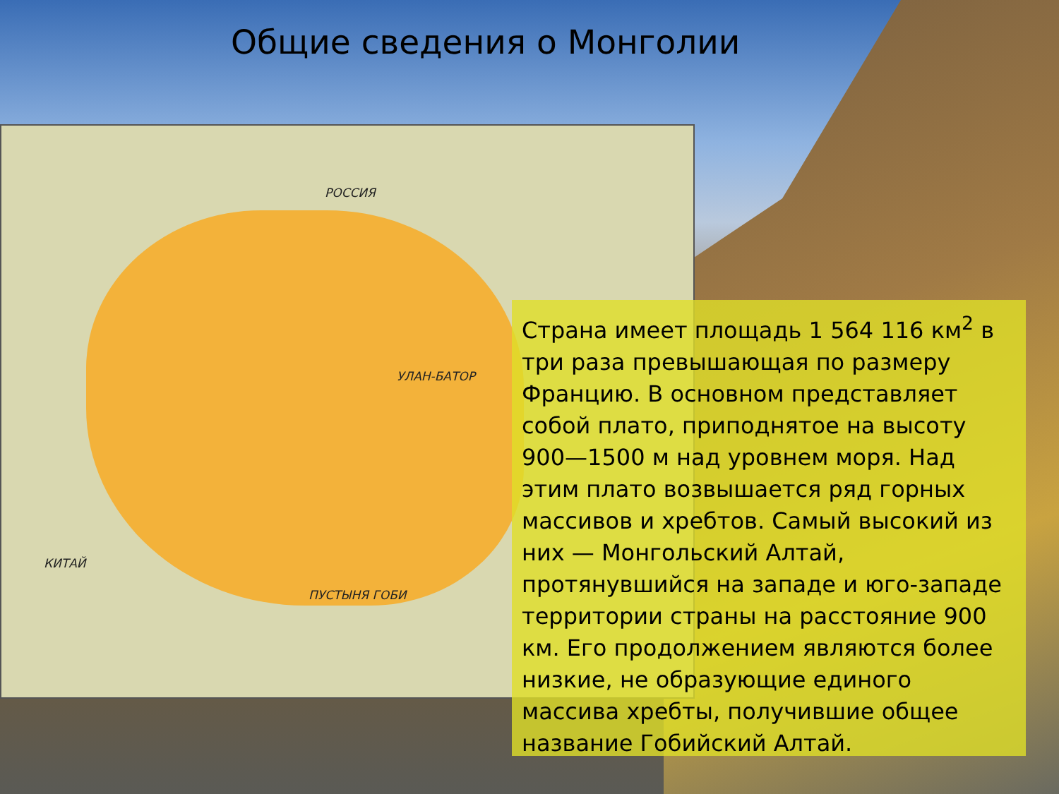Общие сведения о Монголии
РОССИЯ
УЛАН-БАТОР
КИТАЙ
ПУСТЫНЯ ГОБИ
Страна имеет площадь 1 564 116 км<sup>2</sup> в три раза превышающая по размеру Францию. В основном представляет собой плато, приподнятое на высоту 900—1500 м над уровнем моря. Над этим плато возвышается ряд горных массивов и хребтов. Самый высокий из них — Монгольский Алтай, протянувшийся на западе и юго-западе территории страны на расстояние 900 км. Его продолжением являются более низкие, не образующие единого массива хребты, получившие общее название Гобийский Алтай.